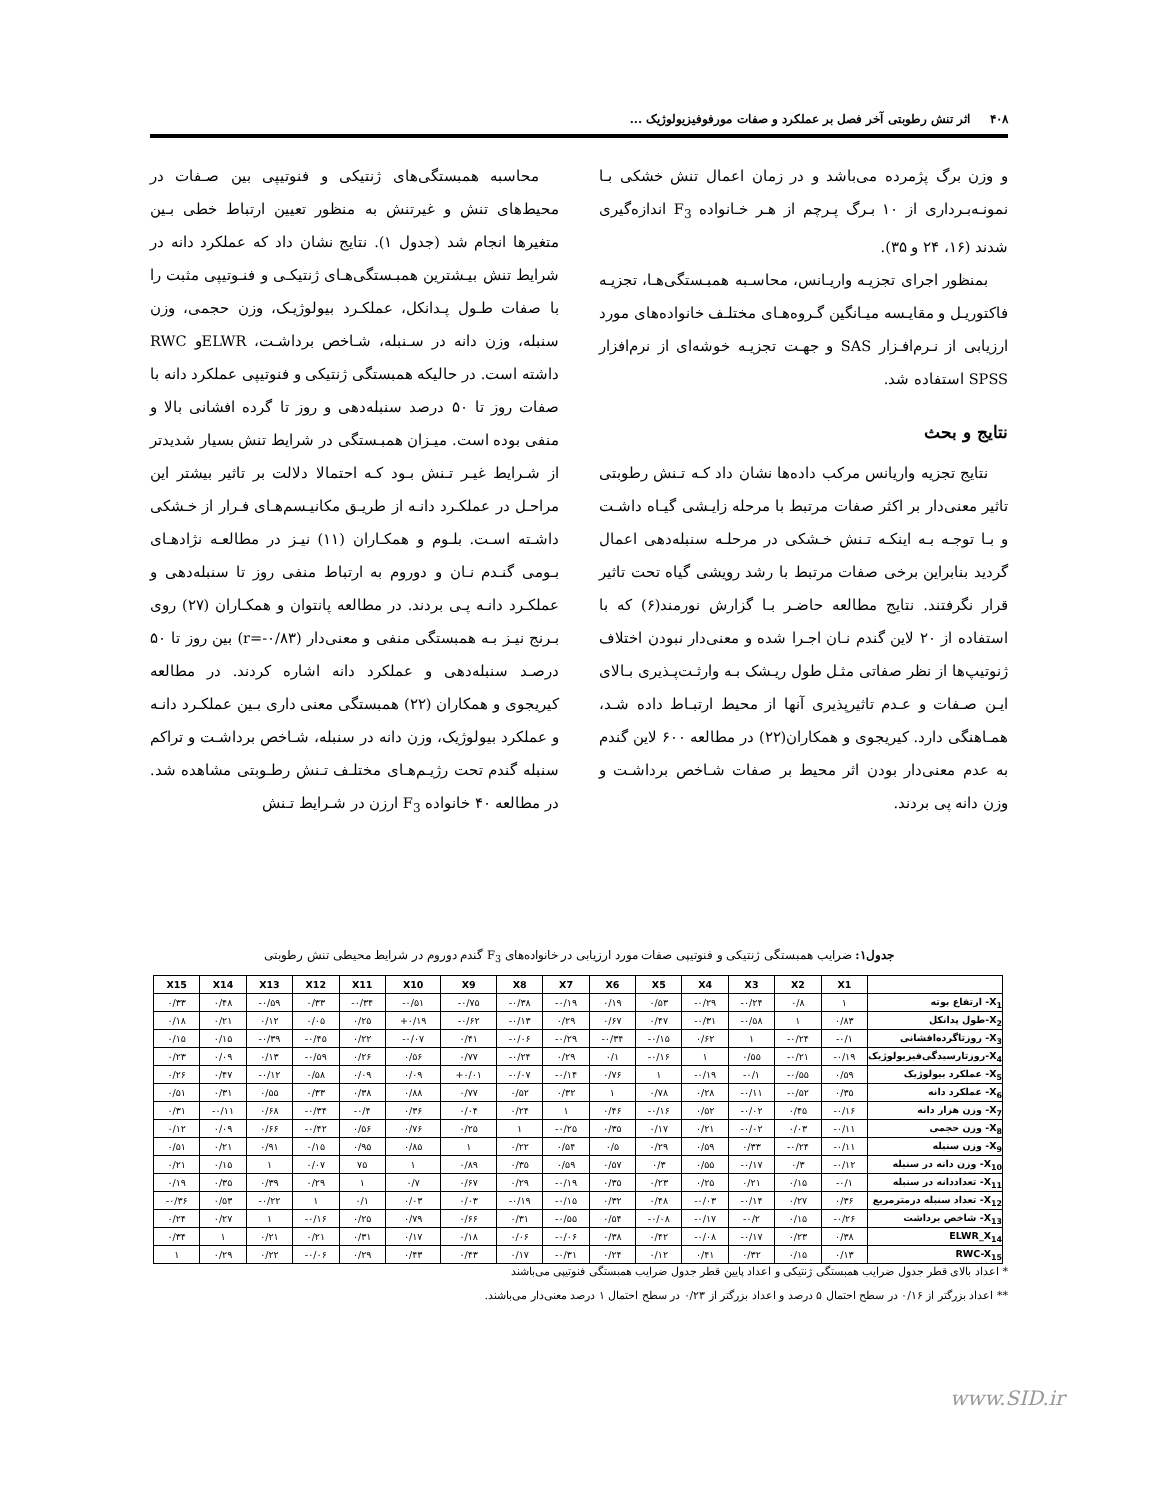۴۰۸ اثر تنش رطوبتی آخر فصل بر عملکرد و صفات مورفوفیزیولوژیک ...
و وزن برگ پژمرده می‌باشد و در زمان اعمال تنش خشکی بـا نمونـه‌بـرداری از ۱۰ بـرگ پـرچم از هـر خـانواده F<sub>3</sub> اندازه‌گیری شدند (۱۶، ۲۴ و ۳۵).
بمنظور اجرای تجزیـه واریـانس، محاسـبه همبـستگی‌هـا، تجزیـه فاکتوریـل و مقایـسه میـانگین گـروه‌هـای مختلـف خانواده‌های مورد ارزیابی از نـرم‌افـزار SAS و جهـت تجزیـه خوشه‌ای از نرم‌افزار SPSS استفاده شد.
نتایج و بحث
نتایج تجزیه واریانس مرکب داده‌ها نشان داد کـه تـنش رطوبتی تاثیر معنی‌دار بر اکثر صفات مرتبط با مرحله زایـشی گیـاه داشـت و بـا توجـه بـه اینکـه تـنش خـشکی در مرحلـه سنبله‌دهی اعمال گردید بنابراین برخی صفات مرتبط با رشد رویشی گیاه تحت تاثیر قرار نگرفتند. نتایج مطالعه حاضـر بـا گزارش نورمند(۶) که با استفاده از ۲۰ لاین گندم نـان اجـرا شده و معنی‌دار نبودن اختلاف ژنوتیپ‌ها از نظر صفاتی مثـل طول ریـشک بـه وارثـت‌پـذیری بـالای ایـن صـفات و عـدم تاثیرپذیری آنها از محیط ارتبـاط داده شـد، همـاهنگی دارد. کیریجوی و همکاران(۲۲) در مطالعه ۶۰۰ لاین گندم به عدم معنی‌دار بودن اثر محیط بر صفات شـاخص برداشـت و وزن دانه پی بردند.
محاسبه همبستگی‌های ژنتیکی و فنوتیپی بین صـفات در محیط‌های تنش و غیرتنش به منظور تعیین ارتباط خطی بـین متغیرها انجام شد (جدول ۱). نتایج نشان داد که عملکرد دانه در شرایط تنش بیـشترین همبـستگی‌هـای ژنتیکـی و فنـوتیپی مثبت را با صفات طـول پـدانکل، عملکـرد بیولوژیـک، وزن حجمی، وزن سنبله، وزن دانه در سـنبله، شـاخص برداشـت، ELWRو RWC داشته است. در حالیکه همبستگی ژنتیکی و فنوتیپی عملکرد دانه با صفات روز تا ۵۰ درصد سنبله‌دهی و روز تا گرده افشانی بالا و منفی بوده است. میـزان همبـستگی در شرایط تنش بسیار شدیدتر از شـرایط غیـر تـنش بـود کـه احتمالا دلالت بر تاثیر بیشتر این مراحـل در عملکـرد دانـه از طریـق مکانیـسم‌هـای فـرار از خـشکی داشـته اسـت. بلـوم و همکـاران (۱۱) نیـز در مطالعـه نژادهـای بـومی گنـدم نـان و دوروم به ارتباط منفی روز تا سنبله‌دهی و عملکـرد دانـه پـی بردند. در مطالعه پانتوان و همکـاران (۲۷) روی بـرنج نیـز بـه همبستگی منفی و معنی‌دار (r=-۰/۸۳) بین روز تا ۵۰ درصـد سنبله‌دهی و عملکرد دانه اشاره کردند. در مطالعه کیریجوی و همکاران (۲۲) همبستگی معنی داری بـین عملکـرد دانـه و عملکرد بیولوژیک، وزن دانه در سنبله، شـاخص برداشـت و تراکم سنبله گندم تحت رژیـم‌هـای مختلـف تـنش رطـوبتی مشاهده شد. در مطالعه ۴۰ خانواده F<sub>3</sub> ارزن در شـرایط تـنش
جدول۱: ضرایب همبستگی ژنتیکی و فنوتیپی صفات مورد ارزیابی در خانواده‌های F<sub>3</sub> گندم دوروم در شرایط محیطی تنش رطوبتی
| X15 | X14 | X13 | X12 | X11 | X10 | X9 | X8 | X7 | X6 | X5 | X4 | X3 | X2 | X1 | |
| --- | --- | --- | --- | --- | --- | --- | --- | --- | --- | --- | --- | --- | --- | --- | --- |
| ۰/۳۳ | ۰/۴۸ | -۰/۵۹ | ۰/۳۳ | -۰/۳۴ | -۰/۵۱ | -۰/۷۵ | -۰/۳۸ | -۰/۱۹ | ۰/۱۹ | ۰/۵۳ | -۰/۲۹ | -۰/۲۴ | ۰/۸ | ۱ | X<sub>1</sub>- ارتفاع بوته |
| ۰/۱۸ | ۰/۲۱ | ۰/۱۲ | ۰/۰۵ | ۰/۲۵ | +۰/۱۹ | -۰/۶۲ | -۰/۱۳ | ۰/۲۹ | ۰/۶۷ | ۰/۴۷ | -۰/۳۱ | -۰/۵۸ | ۱ | ۰/۸۳ | X<sub>2</sub>-طول پدانکل |
| ۰/۱۵ | ۰/۱۵ | -۰/۳۹ | -۰/۴۵ | ۰/۲۲ | -۰/۰۷ | ۰/۴۱ | -۰/۰۶ | -۰/۲۹ | -۰/۳۴ | -۰/۱۵ | ۰/۶۲ | ۱ | -۰/۲۴ | -۰/۱ | X<sub>3</sub>- روزتاگرده‌افشانی |
| ۰/۲۳ | ۰/۰۹ | ۰/۱۳ | -۰/۵۹ | ۰/۲۶ | ۰/۵۶ | ۰/۷۷ | -۰/۲۴ | ۰/۲۹ | ۰/۱ | -۰/۱۶ | ۱ | ۰/۵۵ | -۰/۲۱ | -۰/۱۹ | X<sub>4</sub>-روزتارسیدگی‌فیزیولوژیک |
| ۰/۲۶ | ۰/۴۷ | -۰/۱۲ | ۰/۵۸ | ۰/۰۹ | ۰/۰۹ | +۰/۰۱ | -۰/۰۷ | -۰/۱۴ | ۰/۷۶ | ۱ | -۰/۱۹ | -۰/۱ | -۰/۵۵ | ۰/۵۹ | X<sub>5</sub>- عملکرد بیولوژیک |
| ۰/۵۱ | ۰/۳۱ | ۰/۵۵ | ۰/۳۳ | ۰/۳۸ | ۰/۸۸ | ۰/۷۷ | ۰/۵۲ | ۰/۳۲ | ۱ | ۰/۷۸ | ۰/۲۸ | -۰/۱۱ | -۰/۵۲ | ۰/۳۵ | X<sub>6</sub>- عملکرد دانه |
| ۰/۳۱ | -۰/۱۱ | ۰/۶۸ | -۰/۳۴ | -۰/۴ | ۰/۳۶ | ۰/۰۴ | ۰/۲۴ | ۱ | ۰/۴۶ | -۰/۱۶ | ۰/۵۲ | -۰/۰۲ | ۰/۴۵ | -۰/۱۶ | X<sub>7</sub>- وزن هزار دانه |
| ۰/۱۲ | ۰/۰۹ | ۰/۶۶ | -۰/۴۲ | ۰/۵۶ | ۰/۷۶ | ۰/۲۵ | ۱ | -۰/۲۵ | ۰/۳۵ | ۰/۱۷ | ۰/۲۱ | -۰/۰۲ | ۰/۰۳ | -۰/۱۱ | X<sub>8</sub>- وزن حجمی |
| ۰/۵۱ | ۰/۲۱ | ۰/۹۱ | ۰/۱۵ | ۰/۹۵ | ۰/۸۵ | ۱ | ۰/۲۲ | ۰/۵۴ | ۰/۵ | ۰/۲۹ | ۰/۵۹ | ۰/۳۳ | -۰/۲۴ | -۰/۱۱ | X<sub>9</sub>- وزن سنبله |
| ۰/۲۱ | ۰/۱۵ | ۱ | ۰/۰۷ | ۷۵ | ۱ | ۰/۸۹ | ۰/۳۵ | ۰/۵۹ | ۰/۵۷ | ۰/۳ | ۰/۵۵ | -۰/۱۷ | ۰/۳ | -۰/۱۲ | X<sub>10</sub>- وزن دانه در سنبله |
| ۰/۱۹ | ۰/۳۵ | ۰/۳۹ | ۰/۲۹ | ۱ | ۰/۷ | ۰/۶۷ | ۰/۲۹ | -۰/۱۹ | ۰/۳۵ | ۰/۲۳ | ۰/۲۵ | ۰/۲۱ | ۰/۱۵ | -۰/۱ | X<sub>11</sub>- تعداددانه در سنبله |
| -۰/۳۶ | ۰/۵۳ | -۰/۲۲ | ۱ | ۰/۱ | ۰/۰۳ | ۰/۰۳ | -۰/۱۹ | -۰/۱۵ | ۰/۳۲ | ۰/۴۸ | -۰/۰۳ | -۰/۱۴ | ۰/۲۷ | ۰/۳۶ | X<sub>12</sub>- تعداد سنبله درمترمربع |
| ۰/۲۴ | ۰/۲۷ | ۱ | -۰/۱۶ | ۰/۲۵ | ۰/۷۹ | ۰/۶۶ | ۰/۳۱ | -۰/۵۵ | ۰/۵۴ | -۰/۰۸ | -۰/۱۷ | -۰/۲ | ۰/۱۵ | -۰/۲۶ | X<sub>13</sub>- شاخص برداشت |
| ۰/۳۴ | ۱ | ۰/۲۱ | ۰/۲۱ | ۰/۳۱ | ۰/۱۷ | ۰/۱۸ | ۰/۰۶ | -۰/۰۶ | ۰/۳۸ | ۰/۴۲ | -۰/۰۸ | -۰/۱۷ | ۰/۲۳ | ۰/۳۸ | ELWR_X<sub>14</sub> |
| ۱ | ۰/۲۹ | ۰/۲۲ | -۰/۰۶ | ۰/۲۹ | ۰/۴۳ | ۰/۴۳ | ۰/۱۷ | -۰/۳۱ | ۰/۲۴ | ۰/۱۲ | ۰/۴۱ | ۰/۳۲ | ۰/۱۵ | ۰/۱۳ | RWC-X<sub>15</sub> |
* اعداد بالای قطر جدول ضرایب همبستگی ژنتیکی و اعداد پایین قطر جدول ضرایب همبستگی فنوتیپی می‌باشند
** اعداد بزرگتر از ۰/۱۶ در سطح احتمال ۵ درصد و اعداد بزرگتر از ۰/۲۳ در سطح احتمال ۱ درصد معنی‌دار می‌باشند.
www.SID.ir